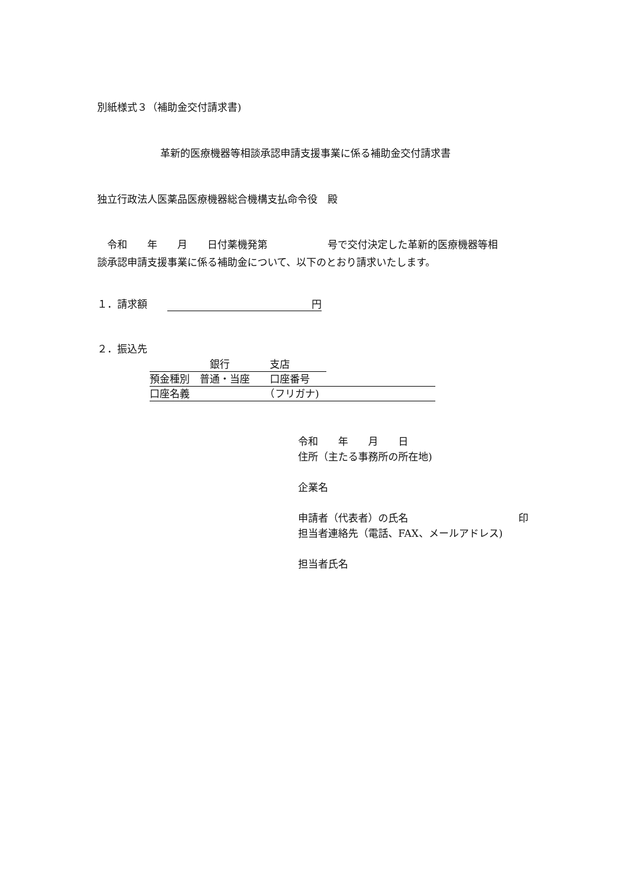別紙様式３（補助金交付請求書)
革新的医療機器等相談承認申請支援事業に係る補助金交付請求書
独立行政法人医薬品医療機器総合機構支払命令役　殿
　令和　　年　　月　　日付薬機発第　　　　　　号で交付決定した革新的医療機器等相
談承認申請支援事業に係る補助金について、以下のとおり請求いたします。
１．請求額　　円
２．振込先
　　　　　　銀行　　　　支店
預金種別　普通・当座　　口座番号
口座名義　　　　　　　　（フリガナ)
令和　　年　　月　　日
住所（主たる事務所の所在地)
企業名
申請者（代表者）の氏名　　　　　　　　　　　印
担当者連絡先（電話、FAX、メールアドレス)
担当者氏名